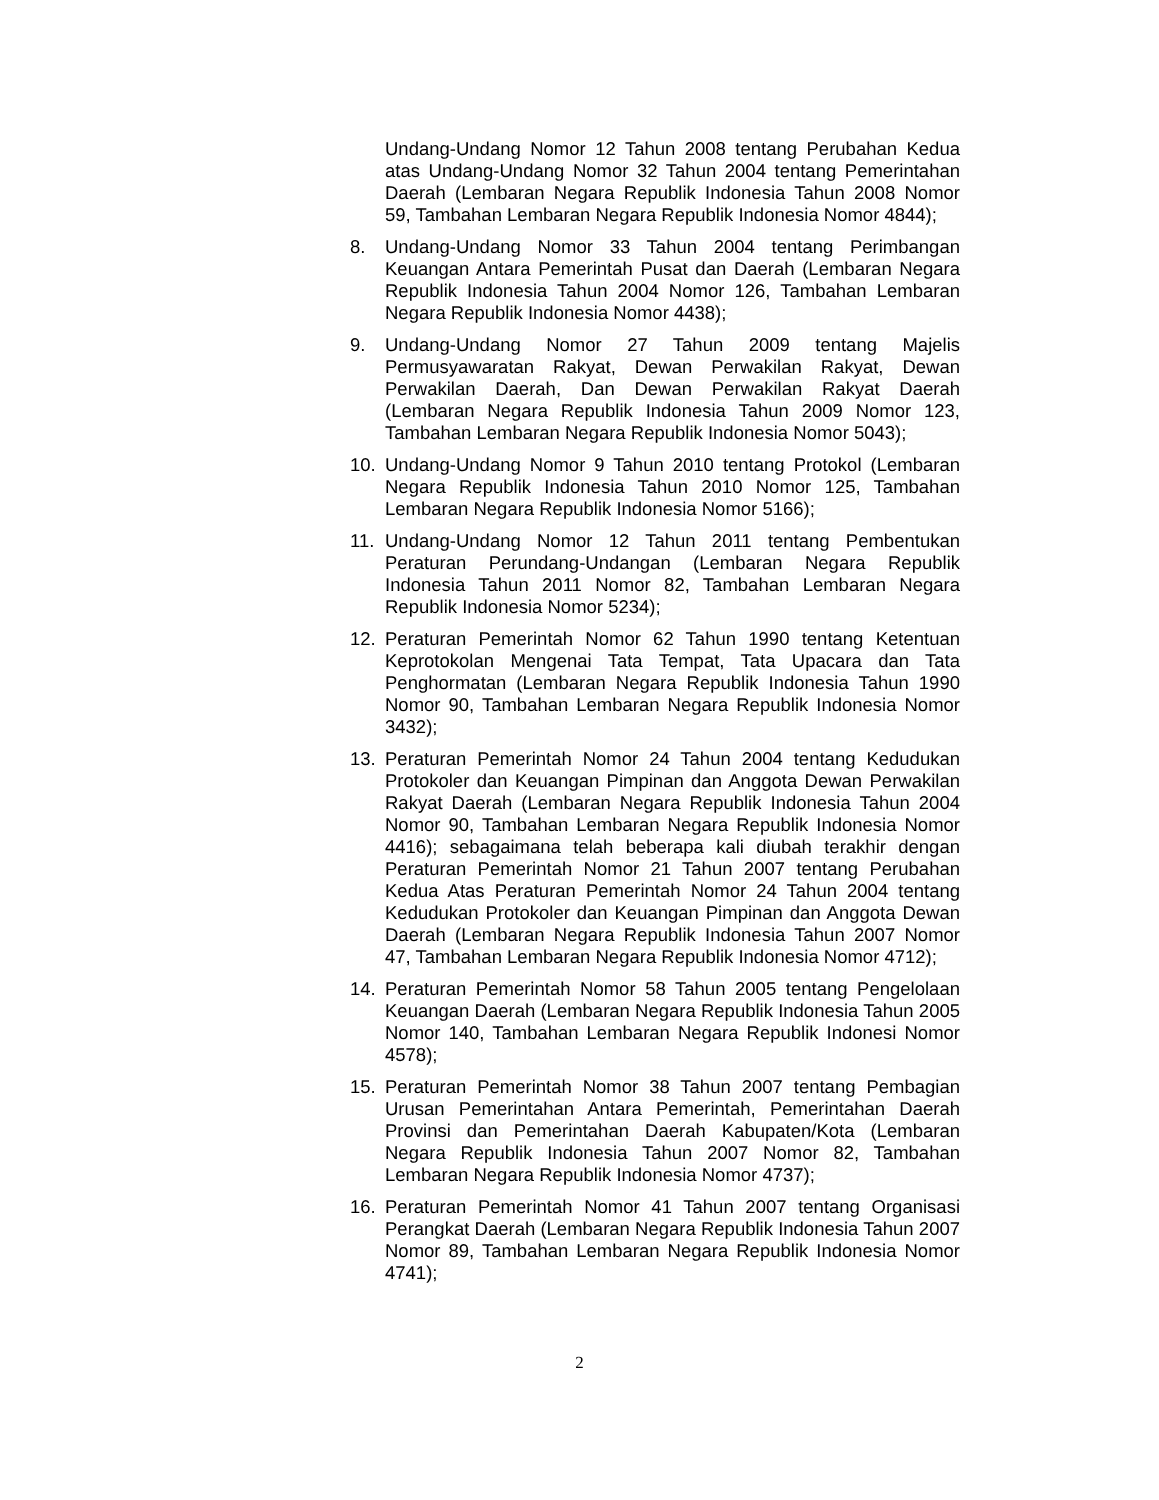Undang-Undang Nomor 12 Tahun 2008 tentang Perubahan Kedua atas Undang-Undang Nomor 32 Tahun 2004 tentang Pemerintahan Daerah (Lembaran Negara Republik Indonesia Tahun 2008 Nomor 59, Tambahan Lembaran Negara Republik Indonesia Nomor 4844);
8. Undang-Undang Nomor 33 Tahun 2004 tentang Perimbangan Keuangan Antara Pemerintah Pusat dan Daerah (Lembaran Negara Republik Indonesia Tahun 2004 Nomor 126, Tambahan Lembaran Negara Republik Indonesia Nomor 4438);
9. Undang-Undang Nomor 27 Tahun 2009 tentang Majelis Permusyawaratan Rakyat, Dewan Perwakilan Rakyat, Dewan Perwakilan Daerah, Dan Dewan Perwakilan Rakyat Daerah (Lembaran Negara Republik Indonesia Tahun 2009 Nomor 123, Tambahan Lembaran Negara Republik Indonesia Nomor 5043);
10. Undang-Undang Nomor 9 Tahun 2010 tentang Protokol (Lembaran Negara Republik Indonesia Tahun 2010 Nomor 125, Tambahan Lembaran Negara Republik Indonesia Nomor 5166);
11. Undang-Undang Nomor 12 Tahun 2011 tentang Pembentukan Peraturan Perundang-Undangan (Lembaran Negara Republik Indonesia Tahun 2011 Nomor 82, Tambahan Lembaran Negara Republik Indonesia Nomor 5234);
12. Peraturan Pemerintah Nomor 62 Tahun 1990 tentang Ketentuan Keprotokolan Mengenai Tata Tempat, Tata Upacara dan Tata Penghormatan (Lembaran Negara Republik Indonesia Tahun 1990 Nomor 90, Tambahan Lembaran Negara Republik Indonesia Nomor 3432);
13. Peraturan Pemerintah Nomor 24 Tahun 2004 tentang Kedudukan Protokoler dan Keuangan Pimpinan dan Anggota Dewan Perwakilan Rakyat Daerah (Lembaran Negara Republik Indonesia Tahun 2004 Nomor 90, Tambahan Lembaran Negara Republik Indonesia Nomor 4416); sebagaimana telah beberapa kali diubah terakhir dengan Peraturan Pemerintah Nomor 21 Tahun 2007 tentang Perubahan Kedua Atas Peraturan Pemerintah Nomor 24 Tahun 2004 tentang Kedudukan Protokoler dan Keuangan Pimpinan dan Anggota Dewan Daerah (Lembaran Negara Republik Indonesia Tahun 2007 Nomor 47, Tambahan Lembaran Negara Republik Indonesia Nomor 4712);
14. Peraturan Pemerintah Nomor 58 Tahun 2005 tentang Pengelolaan Keuangan Daerah (Lembaran Negara Republik Indonesia Tahun 2005 Nomor 140, Tambahan Lembaran Negara Republik Indonesi Nomor 4578);
15. Peraturan Pemerintah Nomor 38 Tahun 2007 tentang Pembagian Urusan Pemerintahan Antara Pemerintah, Pemerintahan Daerah Provinsi dan Pemerintahan Daerah Kabupaten/Kota (Lembaran Negara Republik Indonesia Tahun 2007 Nomor 82, Tambahan Lembaran Negara Republik Indonesia Nomor 4737);
16. Peraturan Pemerintah Nomor 41 Tahun 2007 tentang Organisasi Perangkat Daerah (Lembaran Negara Republik Indonesia Tahun 2007 Nomor 89, Tambahan Lembaran Negara Republik Indonesia Nomor 4741);
2